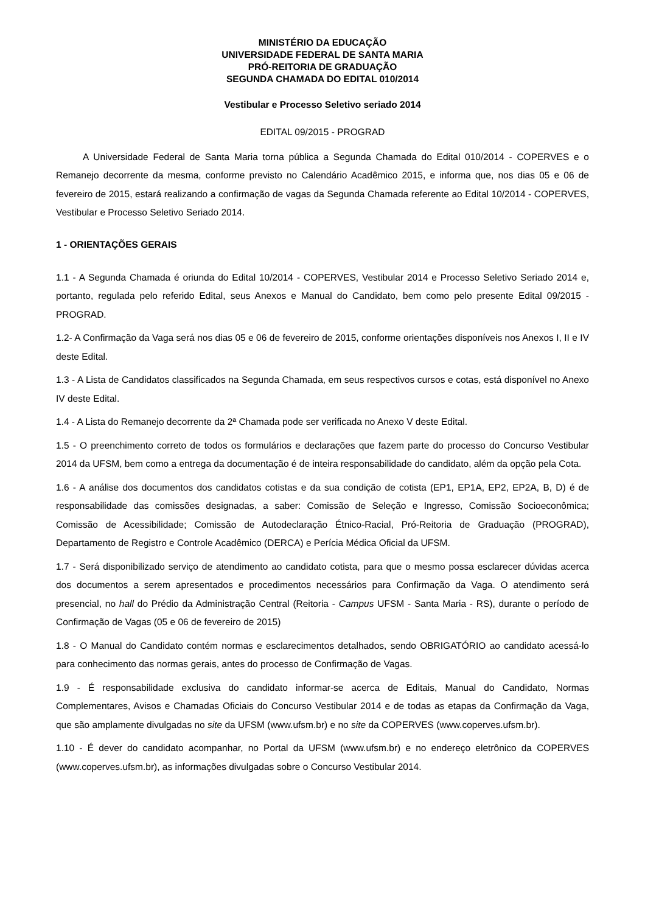MINISTÉRIO DA EDUCAÇÃO
UNIVERSIDADE FEDERAL DE SANTA MARIA
PRÓ-REITORIA DE GRADUAÇÃO
SEGUNDA CHAMADA DO EDITAL 010/2014
Vestibular e Processo Seletivo seriado 2014
EDITAL 09/2015 - PROGRAD
A Universidade Federal de Santa Maria torna pública a Segunda Chamada do Edital 010/2014 - COPERVES e o Remanejo decorrente da mesma, conforme previsto no Calendário Acadêmico 2015, e informa que, nos dias 05 e 06 de fevereiro de 2015, estará realizando a confirmação de vagas da Segunda Chamada referente ao Edital 10/2014 - COPERVES, Vestibular e Processo Seletivo Seriado 2014.
1 - ORIENTAÇÕES GERAIS
1.1 - A Segunda Chamada é oriunda do Edital 10/2014 - COPERVES, Vestibular 2014 e Processo Seletivo Seriado 2014 e, portanto, regulada pelo referido Edital, seus Anexos e Manual do Candidato, bem como pelo presente Edital 09/2015 - PROGRAD.
1.2- A Confirmação da Vaga será nos dias 05 e 06 de fevereiro de 2015, conforme orientações disponíveis nos Anexos I, II e IV deste Edital.
1.3 - A Lista de Candidatos classificados na Segunda Chamada, em seus respectivos cursos e cotas, está disponível no Anexo IV deste Edital.
1.4 - A Lista do Remanejo decorrente da 2ª Chamada pode ser verificada no Anexo V deste Edital.
1.5 - O preenchimento correto de todos os formulários e declarações que fazem parte do processo do Concurso Vestibular 2014 da UFSM, bem como a entrega da documentação é de inteira responsabilidade do candidato, além da opção pela Cota.
1.6 - A análise dos documentos dos candidatos cotistas e da sua condição de cotista (EP1, EP1A, EP2, EP2A, B, D) é de responsabilidade das comissões designadas, a saber: Comissão de Seleção e Ingresso, Comissão Socioeconômica; Comissão de Acessibilidade; Comissão de Autodeclaração Étnico-Racial, Pró-Reitoria de Graduação (PROGRAD), Departamento de Registro e Controle Acadêmico (DERCA) e Perícia Médica Oficial da UFSM.
1.7 - Será disponibilizado serviço de atendimento ao candidato cotista, para que o mesmo possa esclarecer dúvidas acerca dos documentos a serem apresentados e procedimentos necessários para Confirmação da Vaga. O atendimento será presencial, no hall do Prédio da Administração Central (Reitoria - Campus UFSM - Santa Maria - RS), durante o período de Confirmação de Vagas (05 e 06 de fevereiro de 2015)
1.8 - O Manual do Candidato contém normas e esclarecimentos detalhados, sendo OBRIGATÓRIO ao candidato acessá-lo para conhecimento das normas gerais, antes do processo de Confirmação de Vagas.
1.9 - É responsabilidade exclusiva do candidato informar-se acerca de Editais, Manual do Candidato, Normas Complementares, Avisos e Chamadas Oficiais do Concurso Vestibular 2014 e de todas as etapas da Confirmação da Vaga, que são amplamente divulgadas no site da UFSM (www.ufsm.br) e no site da COPERVES (www.coperves.ufsm.br).
1.10 - É dever do candidato acompanhar, no Portal da UFSM (www.ufsm.br) e no endereço eletrônico da COPERVES (www.coperves.ufsm.br), as informações divulgadas sobre o Concurso Vestibular 2014.